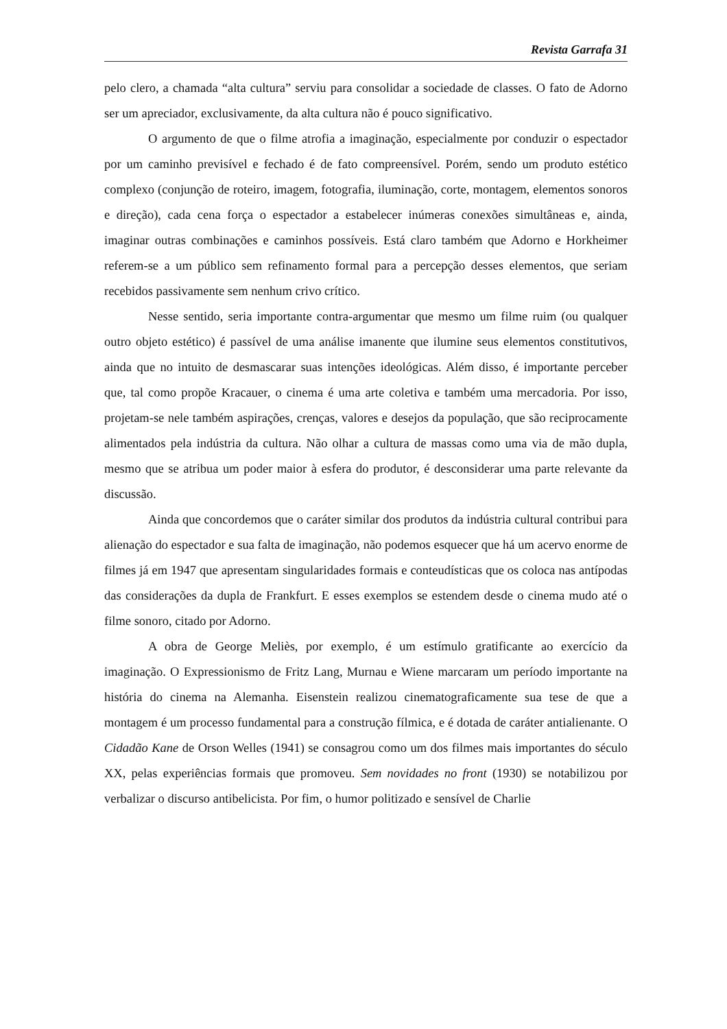Revista Garrafa 31
pelo clero, a chamada “alta cultura” serviu para consolidar a sociedade de classes. O fato de Adorno ser um apreciador, exclusivamente, da alta cultura não é pouco significativo.
O argumento de que o filme atrofia a imaginação, especialmente por conduzir o espectador por um caminho previsível e fechado é de fato compreensível. Porém, sendo um produto estético complexo (conjunção de roteiro, imagem, fotografia, iluminação, corte, montagem, elementos sonoros e direção), cada cena força o espectador a estabelecer inúmeras conexões simultâneas e, ainda, imaginar outras combinações e caminhos possíveis. Está claro também que Adorno e Horkheimer referem-se a um público sem refinamento formal para a percepção desses elementos, que seriam recebidos passivamente sem nenhum crivo crítico.
Nesse sentido, seria importante contra-argumentar que mesmo um filme ruim (ou qualquer outro objeto estético) é passível de uma análise imanente que ilumine seus elementos constitutivos, ainda que no intuito de desmascarar suas intenções ideológicas. Além disso, é importante perceber que, tal como propõe Kracauer, o cinema é uma arte coletiva e também uma mercadoria. Por isso, projetam-se nele também aspirações, crenças, valores e desejos da população, que são reciprocamente alimentados pela indústria da cultura. Não olhar a cultura de massas como uma via de mão dupla, mesmo que se atribua um poder maior à esfera do produtor, é desconsiderar uma parte relevante da discussão.
Ainda que concordemos que o caráter similar dos produtos da indústria cultural contribui para alienação do espectador e sua falta de imaginação, não podemos esquecer que há um acervo enorme de filmes já em 1947 que apresentam singularidades formais e conteudísticas que os coloca nas antípodas das considerações da dupla de Frankfurt. E esses exemplos se estendem desde o cinema mudo até o filme sonoro, citado por Adorno.
A obra de George Meliès, por exemplo, é um estímulo gratificante ao exercício da imaginação. O Expressionismo de Fritz Lang, Murnau e Wiene marcaram um período importante na história do cinema na Alemanha. Eisenstein realizou cinematograficamente sua tese de que a montagem é um processo fundamental para a construção fílmica, e é dotada de caráter antialienante. O Cidadão Kane de Orson Welles (1941) se consagrou como um dos filmes mais importantes do século XX, pelas experiências formais que promoveu. Sem novidades no front (1930) se notabilizou por verbalizar o discurso antibelicista. Por fim, o humor politizado e sensível de Charlie